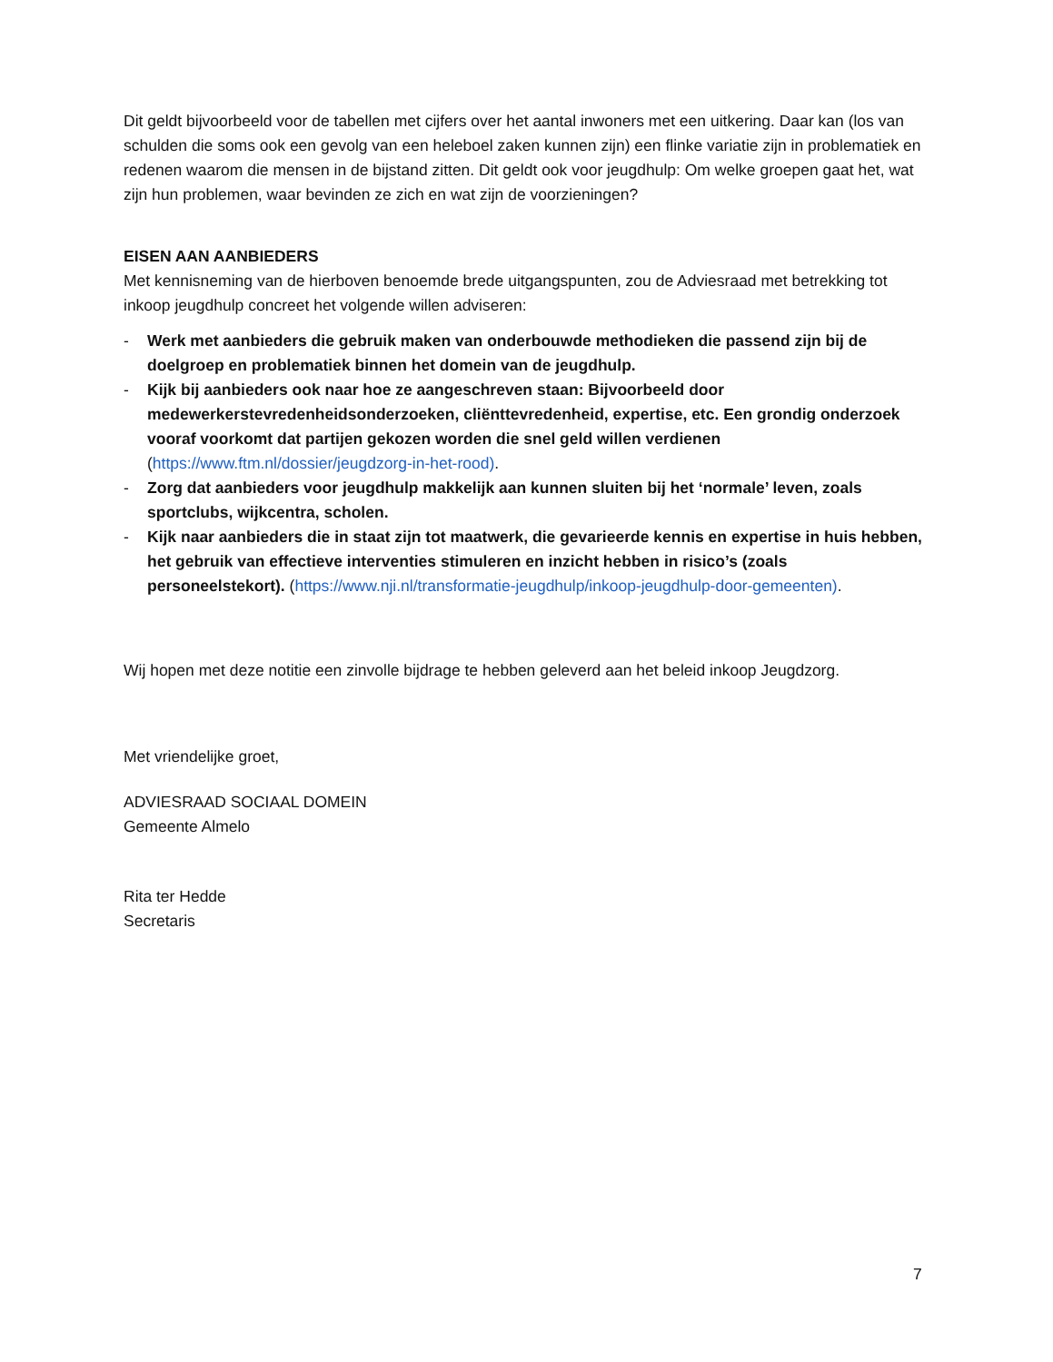Dit geldt bijvoorbeeld voor de tabellen met cijfers over het aantal inwoners met een uitkering. Daar kan (los van schulden die soms ook een gevolg van een heleboel zaken kunnen zijn) een flinke variatie zijn in problematiek en redenen waarom die mensen in de bijstand zitten. Dit geldt ook voor jeugdhulp: Om welke groepen gaat het, wat zijn hun problemen, waar bevinden ze zich en wat zijn de voorzieningen?
EISEN AAN AANBIEDERS
Met kennisneming van de hierboven benoemde brede uitgangspunten, zou de Adviesraad met betrekking tot inkoop jeugdhulp concreet het volgende willen adviseren:
- Werk met aanbieders die gebruik maken van onderbouwde methodieken die passend zijn bij de doelgroep en problematiek binnen het domein van de jeugdhulp.
- Kijk bij aanbieders ook naar hoe ze aangeschreven staan: Bijvoorbeeld door medewerkerstevredenheidsonderzoeken, cliënttevredenheid, expertise, etc. Een grondig onderzoek vooraf voorkomt dat partijen gekozen worden die snel geld willen verdienen (https://www.ftm.nl/dossier/jeugdzorg-in-het-rood).
- Zorg dat aanbieders voor jeugdhulp makkelijk aan kunnen sluiten bij het ‘normale’ leven, zoals sportclubs, wijkcentra, scholen.
- Kijk naar aanbieders die in staat zijn tot maatwerk, die gevarieerde kennis en expertise in huis hebben, het gebruik van effectieve interventies stimuleren en inzicht hebben in risico’s (zoals personeelstekort). (https://www.nji.nl/transformatie-jeugdhulp/inkoop-jeugdhulp-door-gemeenten).
Wij hopen met deze notitie een zinvolle bijdrage te hebben geleverd aan het beleid inkoop Jeugdzorg.
Met vriendelijke groet,
ADVIESRAAD SOCIAAL DOMEIN
Gemeente Almelo
Rita ter Hedde
Secretaris
7